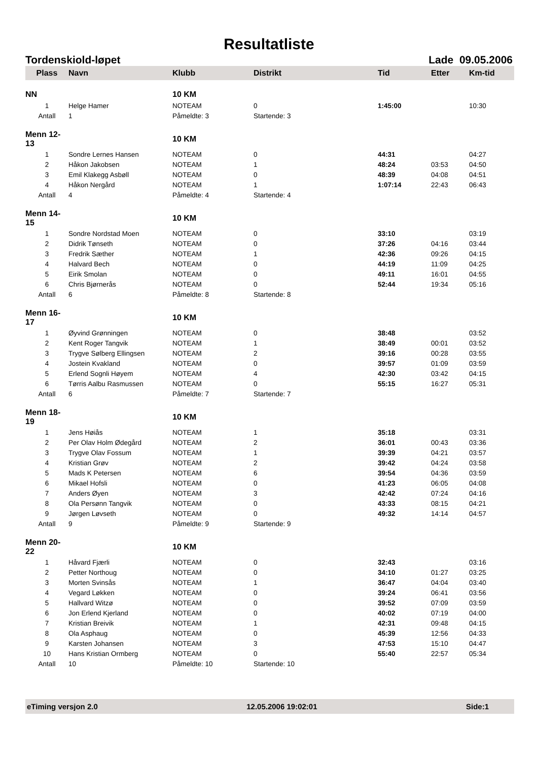Resultatliste
Tordenskiold-løpet Lade 09.05.2006
| Plass | Navn | Klubb | Distrikt | Tid | Etter | Km-tid |
| --- | --- | --- | --- | --- | --- | --- |
| NN | | 10 KM | | | | |
| 1 | Helge Hamer | NOTEAM | 0 | 1:45:00 | | 10:30 |
| Antall | 1 | Påmeldte: 3 | Startende: 3 | | | |
| Menn 12-13 | | 10 KM | | | | |
| 1 | Sondre Lernes Hansen | NOTEAM | 0 | 44:31 | | 04:27 |
| 2 | Håkon Jakobsen | NOTEAM | 1 | 48:24 | 03:53 | 04:50 |
| 3 | Emil Klakegg Asbøll | NOTEAM | 0 | 48:39 | 04:08 | 04:51 |
| 4 | Håkon Nergård | NOTEAM | 1 | 1:07:14 | 22:43 | 06:43 |
| Antall | 4 | Påmeldte: 4 | Startende: 4 | | | |
| Menn 14-15 | | 10 KM | | | | |
| 1 | Sondre Nordstad Moen | NOTEAM | 0 | 33:10 | | 03:19 |
| 2 | Didrik Tønseth | NOTEAM | 0 | 37:26 | 04:16 | 03:44 |
| 3 | Fredrik Sæther | NOTEAM | 1 | 42:36 | 09:26 | 04:15 |
| 4 | Halvard Bech | NOTEAM | 0 | 44:19 | 11:09 | 04:25 |
| 5 | Eirik Smolan | NOTEAM | 0 | 49:11 | 16:01 | 04:55 |
| 6 | Chris Bjørnerås | NOTEAM | 0 | 52:44 | 19:34 | 05:16 |
| Antall | 6 | Påmeldte: 8 | Startende: 8 | | | |
| Menn 16-17 | | 10 KM | | | | |
| 1 | Øyvind Grønningen | NOTEAM | 0 | 38:48 | | 03:52 |
| 2 | Kent Roger Tangvik | NOTEAM | 1 | 38:49 | 00:01 | 03:52 |
| 3 | Trygve Sølberg Ellingsen | NOTEAM | 2 | 39:16 | 00:28 | 03:55 |
| 4 | Jostein Kvakland | NOTEAM | 0 | 39:57 | 01:09 | 03:59 |
| 5 | Erlend Sognli Høyem | NOTEAM | 4 | 42:30 | 03:42 | 04:15 |
| 6 | Tørris Aalbu Rasmussen | NOTEAM | 0 | 55:15 | 16:27 | 05:31 |
| Antall | 6 | Påmeldte: 7 | Startende: 7 | | | |
| Menn 18-19 | | 10 KM | | | | |
| 1 | Jens Høiås | NOTEAM | 1 | 35:18 | | 03:31 |
| 2 | Per Olav Holm Ødegård | NOTEAM | 2 | 36:01 | 00:43 | 03:36 |
| 3 | Trygve Olav Fossum | NOTEAM | 1 | 39:39 | 04:21 | 03:57 |
| 4 | Kristian Grøv | NOTEAM | 2 | 39:42 | 04:24 | 03:58 |
| 5 | Mads K Petersen | NOTEAM | 6 | 39:54 | 04:36 | 03:59 |
| 6 | Mikael Hofsli | NOTEAM | 0 | 41:23 | 06:05 | 04:08 |
| 7 | Anders Øyen | NOTEAM | 3 | 42:42 | 07:24 | 04:16 |
| 8 | Ola Persønn Tangvik | NOTEAM | 0 | 43:33 | 08:15 | 04:21 |
| 9 | Jørgen Løvseth | NOTEAM | 0 | 49:32 | 14:14 | 04:57 |
| Antall | 9 | Påmeldte: 9 | Startende: 9 | | | |
| Menn 20-22 | | 10 KM | | | | |
| 1 | Håvard Fjærli | NOTEAM | 0 | 32:43 | | 03:16 |
| 2 | Petter Northoug | NOTEAM | 0 | 34:10 | 01:27 | 03:25 |
| 3 | Morten Svinsås | NOTEAM | 1 | 36:47 | 04:04 | 03:40 |
| 4 | Vegard Løkken | NOTEAM | 0 | 39:24 | 06:41 | 03:56 |
| 5 | Hallvard Witzø | NOTEAM | 0 | 39:52 | 07:09 | 03:59 |
| 6 | Jon Erlend Kjerland | NOTEAM | 0 | 40:02 | 07:19 | 04:00 |
| 7 | Kristian Breivik | NOTEAM | 1 | 42:31 | 09:48 | 04:15 |
| 8 | Ola Asphaug | NOTEAM | 0 | 45:39 | 12:56 | 04:33 |
| 9 | Karsten Johansen | NOTEAM | 3 | 47:53 | 15:10 | 04:47 |
| 10 | Hans Kristian Ormberg | NOTEAM | 0 | 55:40 | 22:57 | 05:34 |
| Antall | 10 | Påmeldte: 10 | Startende: 10 | | | |
eTiming versjon 2.0 12.05.2006 19:02:01 Side:1